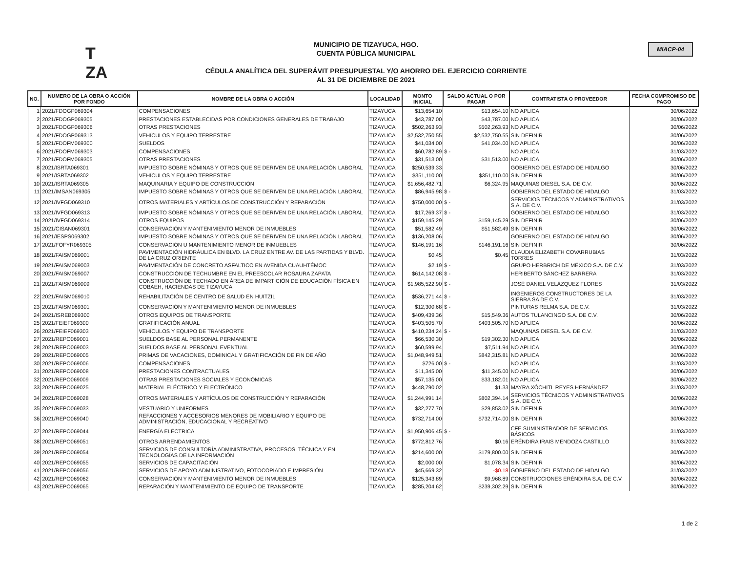T
ZA
MUNICIPIO DE TIZAYUCA, HGO.
CUENTA PÚBLICA MUNICIPAL
CÉDULA ANALÍTICA DEL SUPERÁVIT PRESUPUESTAL Y/O AHORRO DEL EJERCICIO CORRIENTE
AL 31 DE DICIEMBRE DE 2021
MIACP-04
| NO. | NUMERO DE LA OBRA O ACCIÓN POR FONDO | NOMBRE DE LA OBRA O ACCIÓN | LOCALIDAD | MONTO INICIAL | SALDO ACTUAL O POR PAGAR | CONTRATISTA O PROVEEDOR | FECHA COMPROMISO DE PAGO |
| --- | --- | --- | --- | --- | --- | --- | --- |
| 1 | 2021/FDOGP069304 | COMPENSACIONES | TIZAYUCA | $13,654.10 | $13,654.10 | NO APLICA | 30/06/2022 |
| 2 | 2021/FDOGP069305 | PRESTACIONES ESTABLECIDAS POR CONDICIONES GENERALES DE TRABAJO | TIZAYUCA | $43,787.00 | $43,787.00 | NO APLICA | 30/06/2022 |
| 3 | 2021/FDOGP069306 | OTRAS PRESTACIONES | TIZAYUCA | $502,263.93 | $502,263.93 | NO APLICA | 30/06/2022 |
| 4 | 2021/FDOGP069313 | VEHÍCULOS Y EQUIPO TERRESTRE | TIZAYUCA | $2,532,750.55 | $2,532,750.55 | SIN DEFINIR | 30/06/2022 |
| 5 | 2021/FDOFM069300 | SUELDOS | TIZAYUCA | $41,034.00 | $41,034.00 | NO APLICA | 30/06/2022 |
| 6 | 2021/FDOFM069303 | COMPENSACIONES | TIZAYUCA | $60,782.89 | $ - | NO APLICA | 31/03/2022 |
| 7 | 2021/FDOFM069305 | OTRAS PRESTACIONES | TIZAYUCA | $31,513.00 | $31,513.00 | NO APLICA | 30/06/2022 |
| 8 | 2021/ISRTA069301 | IMPUESTO SOBRE NÓMINAS Y OTROS QUE SE DERIVEN DE UNA RELACIÓN LABORAL | TIZAYUCA | $250,539.33 | | GOBIERNO DEL ESTADO DE HIDALGO | 30/06/2022 |
| 9 | 2021/ISRTA069302 | VEHÍCULOS Y EQUIPO TERRESTRE | TIZAYUCA | $351,110.00 | $351,110.00 | SIN DEFINIR | 30/06/2022 |
| 10 | 2021/ISRTA069305 | MAQUINARIA Y EQUIPO DE CONSTRUCCIÓN | TIZAYUCA | $1,656,482.71 | $6,324.95 | MAQUINAS DIESEL S.A. DE C.V. | 30/06/2022 |
| 11 | 2021/IMSAN069305 | IMPUESTO SOBRE NÓMINAS Y OTROS QUE SE DERIVEN DE UNA RELACIÓN LABORAL | TIZAYUCA | $86,945.98 | $ - | GOBIERNO DEL ESTADO DE HIDALGO | 31/03/2022 |
| 12 | 2021/IVFGD069310 | OTROS MATERIALES Y ARTÍCULOS DE CONSTRUCCIÓN Y REPARACIÓN | TIZAYUCA | $750,000.00 | $ - | SERVICIOS TÉCNICOS Y ADMINISTRATIVOS S.A. DE C.V. | 31/03/2022 |
| 13 | 2021/IVFGD069313 | IMPUESTO SOBRE NÓMINAS Y OTROS QUE SE DERIVEN DE UNA RELACIÓN LABORAL | TIZAYUCA | $17,269.37 | $ - | GOBIERNO DEL ESTADO DE HIDALGO | 31/03/2022 |
| 14 | 2021/IVFGD069314 | OTROS EQUIPOS | TIZAYUCA | $159,145.29 | $159,145.29 | SIN DEFINIR | 30/06/2022 |
| 15 | 2021/CISAN069301 | CONSERVACIÓN Y MANTENIMIENTO MENOR DE INMUEBLES | TIZAYUCA | $51,582.49 | $51,582.49 | SIN DEFINIR | 30/06/2022 |
| 16 | 2021/IESPS069302 | IMPUESTO SOBRE NÓMINAS Y OTROS QUE SE DERIVEN DE UNA RELACIÓN LABORAL | TIZAYUCA | $136,208.06 | | GOBIERNO DEL ESTADO DE HIDALGO | 30/06/2022 |
| 17 | 2021/FOFYR069305 | CONSERVACIÓN U MANTENIMIENTO MENOR DE INMUEBLES | TIZAYUCA | $146,191.16 | $146,191.16 | SIN DEFINIR | 30/06/2022 |
| 18 | 2021/FAISM069001 | PAVIMENTACIÓN HIDRÁULICA EN BLVD. LA CRUZ ENTRE AV. DE LAS PARTIDAS Y BLVD. DE LA CRUZ ORIENTE | TIZAYUCA | $0.45 | $0.45 | CLAUDIA ELIZABETH COVARRUBIAS TORRES | 31/03/2022 |
| 19 | 2021/FAISM069003 | PAVIMENTACIÓN DE CONCRETO ASFALTICO EN AVENIDA CUAUHTÉMOC | TIZAYUCA | $2.19 | $ - | GRUPO HERBRICH DE MÉXICO S.A. DE C.V. | 31/03/2022 |
| 20 | 2021/FAISM069007 | CONSTRUCCIÓN DE TECHUMBRE EN EL PREESCOLAR ROSAURA ZAPATA | TIZAYUCA | $614,142.08 | $ - | HERIBERTO SÁNCHEZ BARRERA | 31/03/2022 |
| 21 | 2021/FAISM069009 | CONSTRUCCIÓN DE TECHADO EN ÁREA DE IMPARTICIÓN DE EDUCACIÓN FÍSICA EN COBAEH, HACIENDAS DE TIZAYUCA | TIZAYUCA | $1,985,522.90 | $ - | JOSÉ DANIEL VELÁZQUEZ FLORES | 31/03/2022 |
| 22 | 2021/FAISM069010 | REHABILITACIÓN DE CENTRO DE SALUD EN HUITZIL | TIZAYUCA | $536,271.44 | $ - | INGENIEROS CONSTRUCTORES DE LA SIERRA SA DE C.V. | 31/03/2022 |
| 23 | 2021/FAISM069301 | CONSERVACIÓN Y MANTENIMIENTO MENOR DE INMUEBLES | TIZAYUCA | $12,300.68 | $ - | PINTURAS RELMA S.A. DE.C.V. | 31/03/2022 |
| 24 | 2021/ISREB069300 | OTROS EQUIPOS DE TRANSPORTE | TIZAYUCA | $409,439.36 | $15,549.36 | AUTOS TULANCINGO S.A. DE C.V. | 30/06/2022 |
| 25 | 2021/FEIEF069300 | GRATIFICACIÓN ANUAL | TIZAYUCA | $403,505.70 | $403,505.70 | NO APLICA | 30/06/2022 |
| 26 | 2021/FEIEF069303 | VEHÍCULOS Y EQUIPO DE TRANSPORTE | TIZAYUCA | $410,234.24 | $ - | MAQUINAS DIESEL S.A. DE C.V. | 31/03/2022 |
| 27 | 2021/REPO069001 | SUELDOS BASE AL PERSONAL PERMANENTE | TIZAYUCA | $66,530.30 | $19,302.30 | NO APLICA | 30/06/2022 |
| 28 | 2021/REPO069003 | SUELDOS BASE AL PERSONAL EVENTUAL | TIZAYUCA | $60,599.94 | $7,511.94 | NO APLICA | 30/06/2022 |
| 29 | 2021/REPO069005 | PRIMAS DE VACACIONES, DOMINICAL Y GRATIFICACIÓN DE FIN DE AÑO | TIZAYUCA | $1,048,949.51 | $842,315.81 | NO APLICA | 30/06/2022 |
| 30 | 2021/REPO069006 | COMPENSACIONES | TIZAYUCA | $726.00 | $ - | NO APLICA | 31/03/2022 |
| 31 | 2021/REPO069008 | PRESTACIONES CONTRACTUALES | TIZAYUCA | $11,345.00 | $11,345.00 | NO APLICA | 30/06/2022 |
| 32 | 2021/REPO069009 | OTRAS PRESTACIONES SOCIALES Y ECONÓMICAS | TIZAYUCA | $57,135.00 | $33,182.01 | NO APLICA | 30/06/2022 |
| 33 | 2021/REPO069025 | MATERIAL ELÉCTRICO Y ELECTRÓNICO | TIZAYUCA | $448,790.02 | $1.33 | MAYRA XÓCHITL REYES HERNÁNDEZ | 31/03/2022 |
| 34 | 2021/REPO069028 | OTROS MATERIALES Y ARTÍCULOS DE CONSTRUCCIÓN Y REPARACIÓN | TIZAYUCA | $1,244,991.14 | $802,394.14 | SERVICIOS TÉCNICOS Y ADMINISTRATIVOS S.A. DE C.V. | 30/06/2022 |
| 35 | 2021/REPO069033 | VESTUARIO Y UNIFORMES | TIZAYUCA | $32,277.70 | $29,853.02 | SIN DEFINIR | 30/06/2022 |
| 36 | 2021/REPO069040 | REFACCIONES Y ACCESORIOS MENORES DE MOBILIARIO Y EQUIPO DE ADMINISTRACIÓN, EDUCACIONAL Y RECREATIVO | TIZAYUCA | $732,714.00 | $732,714.00 | SIN DEFINIR | 30/06/2022 |
| 37 | 2021/REPO069044 | ENERGÍA ELÉCTRICA | TIZAYUCA | $1,950,906.45 | $ - | CFE SUMINISTRADOR DE SERVICIOS BÁSICOS | 31/03/2022 |
| 38 | 2021/REPO069051 | OTROS ARRENDAMIENTOS | TIZAYUCA | $772,812.76 | $0.16 | ERÉNDIRA IRAIS MENDOZA CASTILLO | 31/03/2022 |
| 39 | 2021/REPO069054 | SERVICIOS DE CONSULTORÍA ADMINISTRATIVA, PROCESOS, TÉCNICA Y EN TECNOLOGÍAS DE LA INFORMACIÓN | TIZAYUCA | $214,600.00 | $179,800.00 | SIN DEFINIR | 30/06/2022 |
| 40 | 2021/REPO069055 | SERVICIOS DE CAPACITACIÓN | TIZAYUCA | $2,000.00 | $1,078.34 | SIN DEFINIR | 30/06/2022 |
| 41 | 2021/REPO069056 | SERVICIOS DE APOYO ADMINISTRATIVO, FOTOCOPIADO E IMPRESIÓN | TIZAYUCA | $45,669.32 | -$0.18 | GOBIERNO DEL ESTADO DE HIDALGO | 31/03/2022 |
| 42 | 2021/REPO069062 | CONSERVACIÓN Y MANTENIMIENTO MENOR DE INMUEBLES | TIZAYUCA | $125,343.89 | $9,968.89 | CONSTRUCCIONES ERÉNDIRA S.A. DE C.V. | 30/06/2022 |
| 43 | 2021/REPO069065 | REPARACIÓN Y MANTENIMIENTO DE EQUIPO DE TRANSPORTE | TIZAYUCA | $285,204.62 | $239,302.29 | SIN DEFINIR | 30/06/2022 |
1 de 2